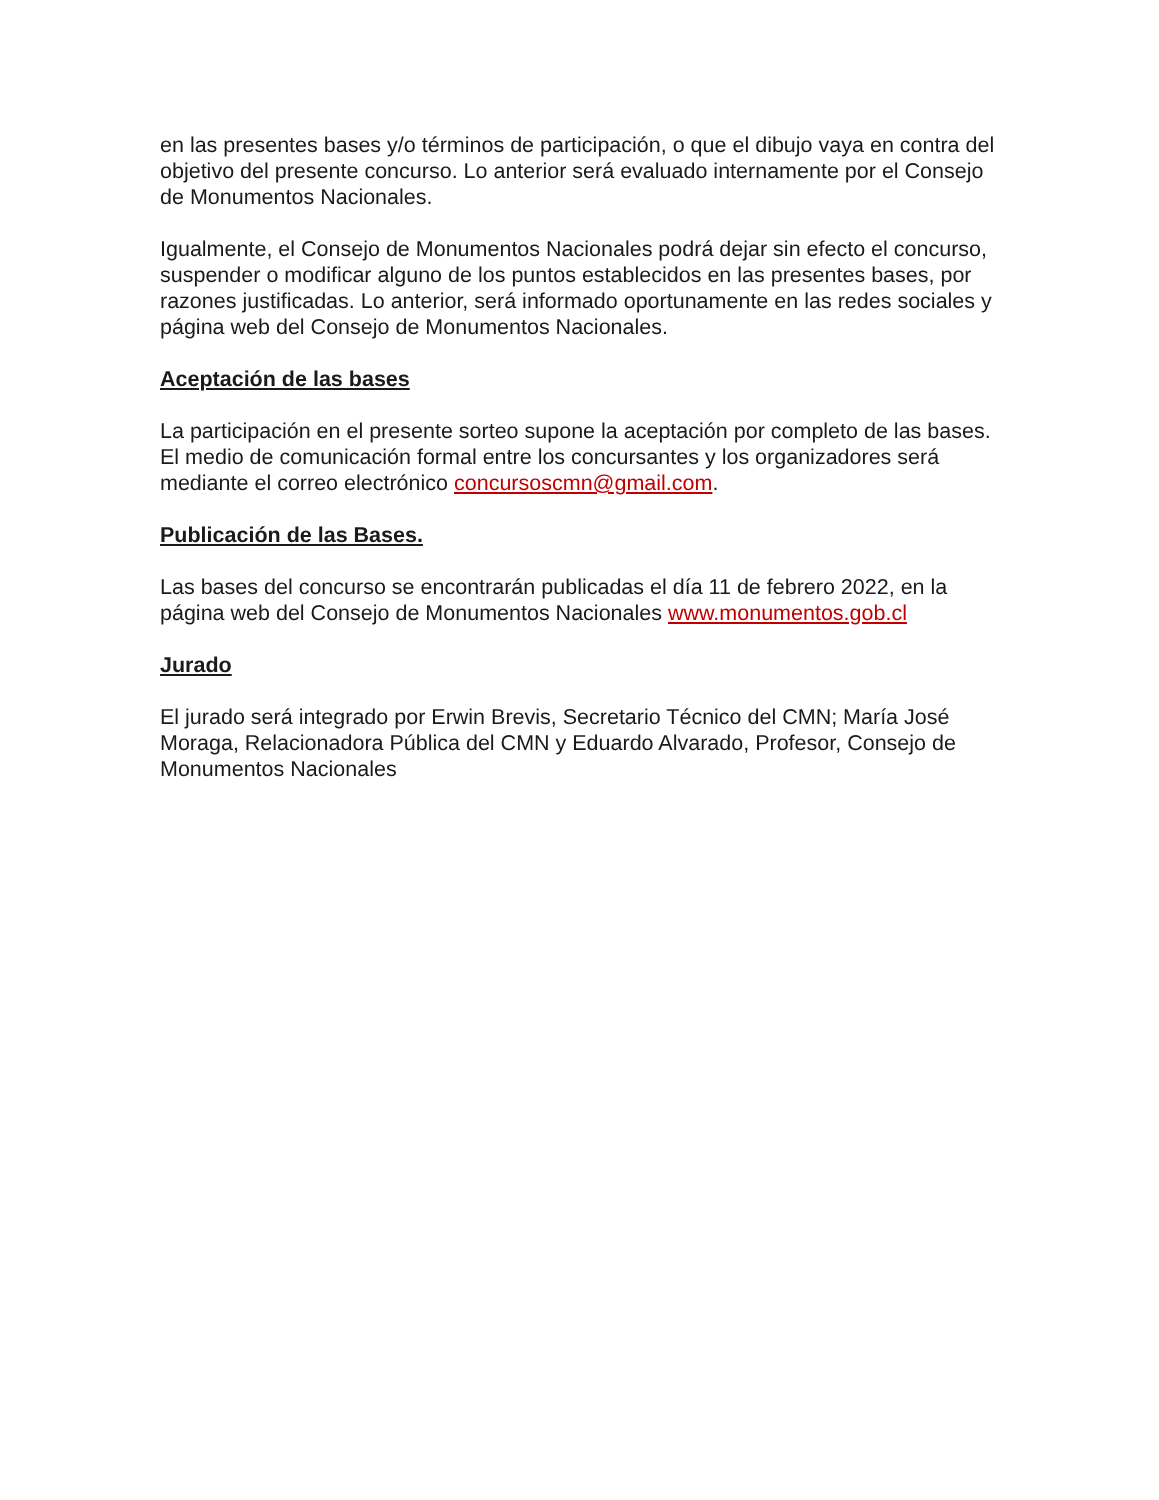en las presentes bases y/o términos de participación, o que el dibujo vaya en contra del objetivo del presente concurso. Lo anterior será evaluado internamente por el Consejo de Monumentos Nacionales.
Igualmente, el Consejo de Monumentos Nacionales podrá dejar sin efecto el concurso, suspender o modificar alguno de los puntos establecidos en las presentes bases, por razones justificadas. Lo anterior, será informado oportunamente en las redes sociales y página web del Consejo de Monumentos Nacionales.
Aceptación de las bases
La participación en el presente sorteo supone la aceptación por completo de las bases. El medio de comunicación formal entre los concursantes y los organizadores será mediante el correo electrónico concursoscmn@gmail.com.
Publicación de las Bases.
Las bases del concurso se encontrarán publicadas el día 11 de febrero 2022, en la página web del Consejo de Monumentos Nacionales www.monumentos.gob.cl
Jurado
El jurado será integrado por Erwin Brevis, Secretario Técnico del CMN; María José Moraga, Relacionadora Pública del CMN y Eduardo Alvarado, Profesor, Consejo de Monumentos Nacionales